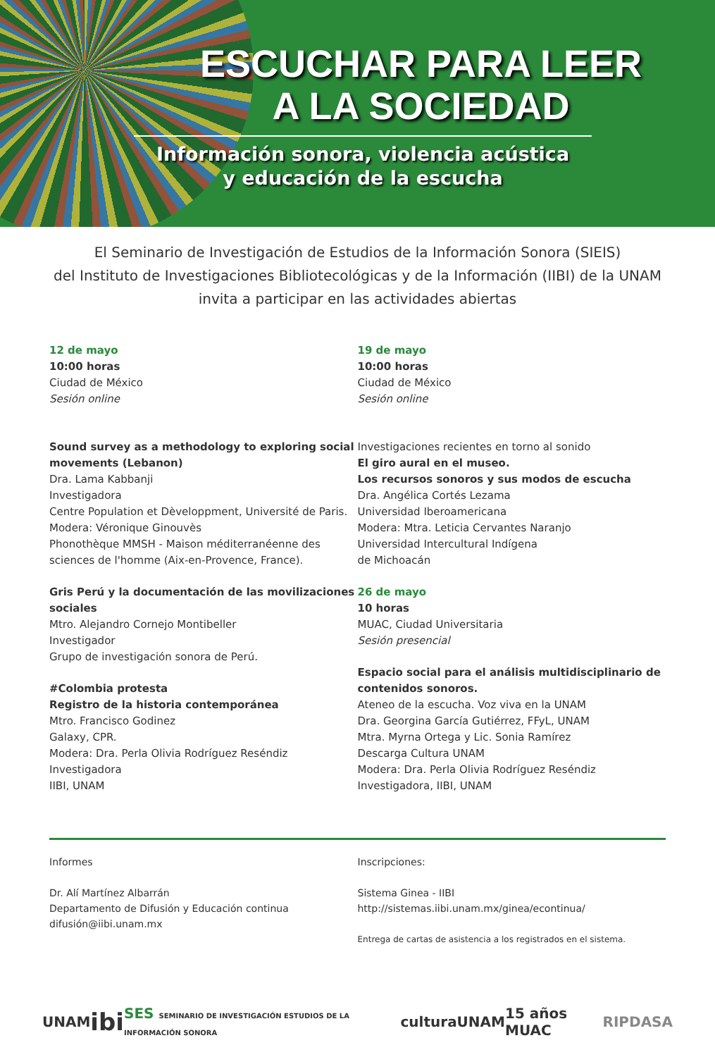ESCUCHAR PARA LEER
A LA SOCIEDAD
Información sonora, violencia acústica
y educación de la escucha
El Seminario de Investigación de Estudios de la Información Sonora (SIEIS)
del Instituto de Investigaciones Bibliotecológicas y de la Información (IIBI) de la UNAM
invita a participar en las actividades abiertas
12 de mayo
10:00 horas
Ciudad de México
Sesión online
Sound survey as a methodology to exploring social movements (Lebanon)
Dra. Lama Kabbanji
Investigadora
Centre Population et Dèveloppment, Université de Paris.
Modera: Véronique Ginouvès
Phonothèque MMSH - Maison méditerranéenne des sciences de l'homme (Aix-en-Provence, France).
Gris Perú y la documentación de las movilizaciones sociales
Mtro. Alejandro Cornejo Montibeller
Investigador
Grupo de investigación sonora de Perú.
#Colombia protesta
Registro de la historia contemporánea
Mtro. Francisco Godinez
Galaxy, CPR.
Modera: Dra. Perla Olivia Rodríguez Reséndiz
Investigadora
IIBI, UNAM
19 de mayo
10:00 horas
Ciudad de México
Sesión online
Investigaciones recientes en torno al sonido
El giro aural en el museo.
Los recursos sonoros y sus modos de escucha
Dra. Angélica Cortés Lezama
Universidad Iberoamericana
Modera: Mtra. Leticia Cervantes Naranjo
Universidad Intercultural Indígena
de Michoacán
26 de mayo
10 horas
MUAC, Ciudad Universitaria
Sesión presencial
Espacio social para el análisis multidisciplinario de contenidos sonoros.
Ateneo de la escucha. Voz viva en la UNAM
Dra. Georgina García Gutiérrez, FFyL, UNAM
Mtra. Myrna Ortega y Lic. Sonia Ramírez
Descarga Cultura UNAM
Modera: Dra. Perla Olivia Rodríguez Reséndiz
Investigadora, IIBI, UNAM
Informes
Dr. Alí Martínez Albarrán
Departamento de Difusión y Educación continua
difusión@iibi.unam.mx
Inscripciones:
Sistema Ginea - IIBI
http://sistemas.iibi.unam.mx/ginea/econtinua/
Entrega de cartas de asistencia a los registrados en el sistema.
UNAM ibi SES SEMINARIO DE INVESTIGACIÓN ESTUDIOS DE LA INFORMACIÓN SONORA culturaUNAM 15 años MUAC RIPDASA